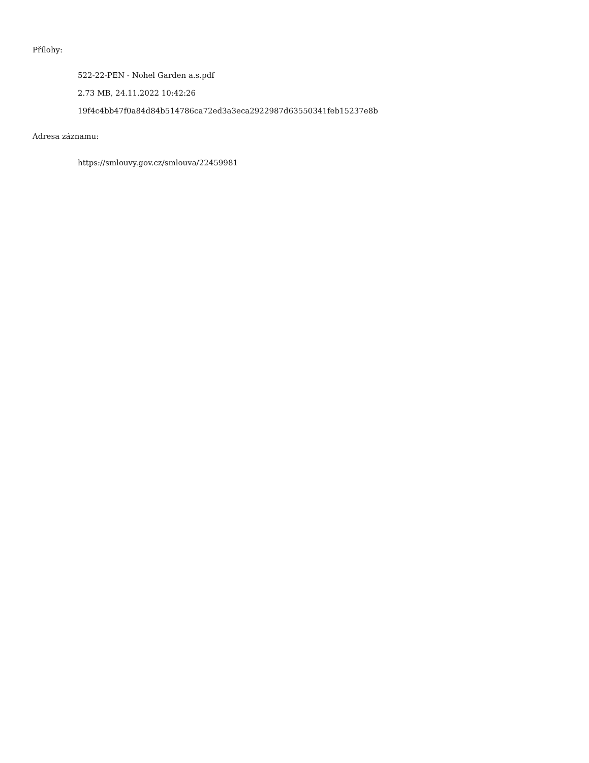Přílohy:
522-22-PEN - Nohel Garden a.s.pdf
2.73 MB, 24.11.2022 10:42:26
19f4c4bb47f0a84d84b514786ca72ed3a3eca2922987d63550341feb15237e8b
Adresa záznamu:
https://smlouvy.gov.cz/smlouva/22459981